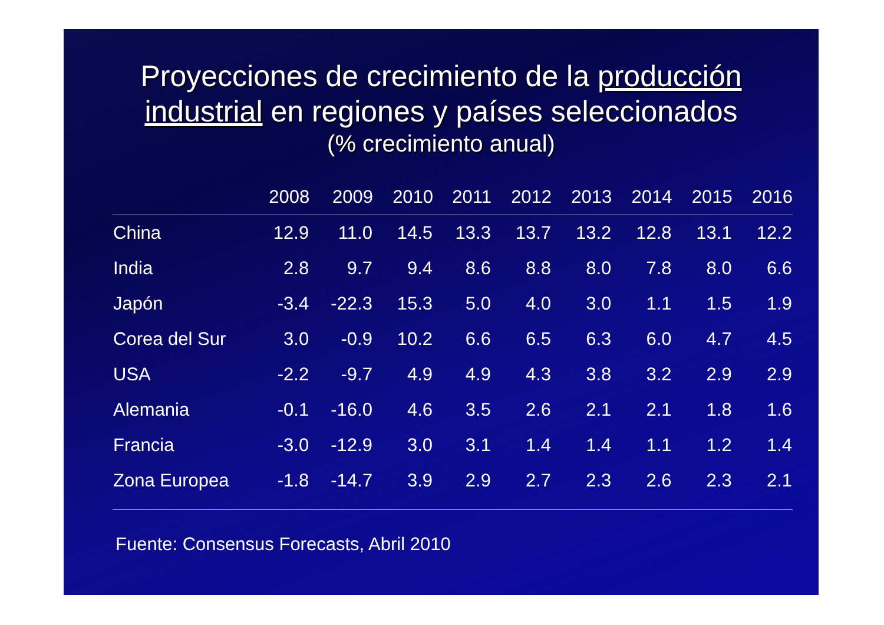Proyecciones de crecimiento de la producción
industrial en regiones y países seleccionados
(% crecimiento anual)
| | 2008 | 2009 | 2010 | 2011 | 2012 | 2013 | 2014 | 2015 | 2016 |
| --- | --- | --- | --- | --- | --- | --- | --- | --- | --- |
| China | 12.9 | 11.0 | 14.5 | 13.3 | 13.7 | 13.2 | 12.8 | 13.1 | 12.2 |
| India | 2.8 | 9.7 | 9.4 | 8.6 | 8.8 | 8.0 | 7.8 | 8.0 | 6.6 |
| Japón | -3.4 | -22.3 | 15.3 | 5.0 | 4.0 | 3.0 | 1.1 | 1.5 | 1.9 |
| Corea del Sur | 3.0 | -0.9 | 10.2 | 6.6 | 6.5 | 6.3 | 6.0 | 4.7 | 4.5 |
| USA | -2.2 | -9.7 | 4.9 | 4.9 | 4.3 | 3.8 | 3.2 | 2.9 | 2.9 |
| Alemania | -0.1 | -16.0 | 4.6 | 3.5 | 2.6 | 2.1 | 2.1 | 1.8 | 1.6 |
| Francia | -3.0 | -12.9 | 3.0 | 3.1 | 1.4 | 1.4 | 1.1 | 1.2 | 1.4 |
| Zona Europea | -1.8 | -14.7 | 3.9 | 2.9 | 2.7 | 2.3 | 2.6 | 2.3 | 2.1 |
Fuente: Consensus Forecasts, Abril 2010